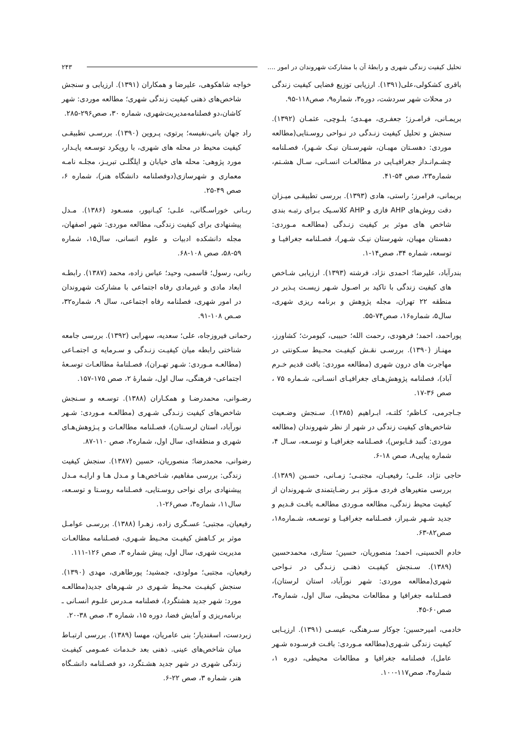تحلیل کیفیت زندگی شهری و رابطهٔ آن با مشارکت شهروندان در امور .... ۲۴۳
باقری کشکولی،علی(۱۳۹۱). ارزیابی توزیع فضایی کیفیت زندگی در محلات شهر سردشت، دوره۳، شماره۹، صص۱۱۸-۹۵.
بریمـانی، فرامـرز؛ جعفـری، مهـدی؛ بلـوچی، عثمـان (۱۳۹۲). سنجش و تحلیل کیفیت زنـدگی در نـواحی روسـتایی(مطالعه موردی: دهسـتان مهبـان، شهرسـتان نیـک شـهر)، فصـلنامه چشـم‌انـداز جغرافیـایی در مطالعـات انسـانی، سـال هشـتم، شماره۲۳، صص ۵۴-۴۱.
بریمانی، فرامرز؛ راستی، هادی (۱۳۹۳). بررسی تطبیقـی میـزان دقت روش‌های AHP فازی و AHP کلاسـیک بـرای رتبـه بندی شاخص های موثر بر کیفیت زنـدگی (مطالعـه مـوردی: دهستان مهبان، شهرستان نیـک شـهر)، فصـلنامه جغرافیـا و توسعه، شماره ۳۴، صص۱۴-۱.
بندرآباد، علیرضا؛ احمدی نژاد، فرشته (۱۳۹۳). ارزیابی شـاخص های کیفیت زندگی با تاکید بر اصـول شـهر زیسـت پـذیر در منطقه ۲۲ تهران، مجله پژوهش و برنامه ریزی شهری، سال۵، شماره۱۶، صص۷۴-۵۵.
پوراحمد، احمد؛ فرهودی، رحمت الله؛ حبیبی، کیومرث؛ کشاورز، مهنـاز (۱۳۹۰). بررسـی نقـش کیفیـت محـیط سـکونتی در مهاجرت های درون شهری (مطالعه موردی: بافت قدیم خـرم آباد)، فصلنامه پژوهش‌هـای جغرافیـای انسـانی، شـماره ۷۵ ، صص ۳۶-۱۷.
جـاجرمی، کـاظم؛ کلتـه، ابـراهیم (۱۳۸۵). سـنجش وضـعیت شاخص‌های کیفیت زندگی در شهر از نظر شهروندان (مطالعه موردی: گنبد قـابوس)، فصـلنامه جغرافیـا و توسـعه، سـال ۴، شماره پیاپی۸، صص ۱۸-۶.
حاجی نژاد، علـی؛ رفیعیـان، مجتبـی؛ زمـانی، حسـین (۱۳۸۹). بررسی متغیرهای فردی مـؤثر بـر رضـایتمندی شـهروندان از کیفیت محیط زندگی، مطالعه مـوردی مطالعـه بافـت قـدیم و جدید شـهر شـیراز، فصـلنامه جغرافیـا و توسـعه، شـماره۱۸، صص۸۲-۶۳.
خادم الحسینی، احمد؛ منصوریان، حسین؛ ستاری، محمدحسین (۱۳۸۹). سـنجش کیفیـت ذهنـی زنـدگی در نـواحی شهری(مطالعه موردی: شهر نورآباد، استان لرستان)، فصـلنامه جغرافیا و مطالعات محیطی، سال اول، شماره۳، صص۶۰-۴۵.
خادمی، امیرحسین؛ جوکار سـرهنگی، عیسـی (۱۳۹۱). ارزیـابی کیفیت زندگی شـهری(مطالعه مـوردی: بافـت فرسـوده شـهر عامل)، فصلنامه جغرافیا و مطالعات محیطی، دوره ۱، شماره۴، صص۱۱۷-۱۰۰.
خواجه شاهکوهی، علیرضا و همکاران (۱۳۹۱). ارزیابی و سنجش شاخص‌های ذهنی کیفیت زندگی شهری؛ مطالعه موردی: شهر کاشان،دو فصلنامه‌مدیریت‌شهری، شماره ۳۰، صص۲۹۶-۲۸۵.
راد جهان بانی،نفیسه؛ پرتوی، پـروین (۱۳۹۰). بررسـی تطبیقـی کیفیت محیط در محله های شهری، با رویکرد توسـعه پایـدار، مورد پژوهی: محله های خیابان و ایلگلـی تبریـز، مجلـه نامـه معماری و شهرسازی(دوفصلنامه دانشگاه هنر)، شماره ۶، صص ۴۹-۲۵.
ربـانی خوراسـگانی، علـی؛ کیـانپور، مسـعود (۱۳۸۶). مـدل پیشنهادی برای کیفیت زندگی، مطالعه موردی: شهر اصفهان، مجله دانشکده ادبیات و علوم انسانی، سال۱۵، شماره ۵۹-۵۸، صص ۱۰۸-۶۸.
ربانی، رسول؛ قاسمی، وحید؛ عباس زاده، محمد (۱۳۸۷). رابطـه ابعاد مادی و غیرمادی رفاه اجتماعی با مشارکت شهروندان در امور شهری، فصلنامه رفاه اجتماعی، سال ۹، شماره۳۲، صـص ۱۰۸-۹۱.
رحمانی فیروزجاه، علی؛ سعدیه، سهرابی (۱۳۹۲). بررسی جامعه شناختی رابطه میان کیفیـت زنـدگی و سـرمایه ی اجتمـاعی (مطالعـه مـوردی: شـهر تهـران)، فصـلنامهٔ مطالعـات توسـعهٔ اجتماعی- فرهنگی، سال اول، شمارهٔ ۲، صص ۱۷۵-۱۵۷.
رضـوانی، محمدرضـا و همکـاران (۱۳۸۸). توسـعه و سـنجش شاخص‌های کیفیت زنـدگی شـهری (مطالعـه مـوردی: شـهر نورآباد، استان لرسـتان)، فصـلنامه مطالعـات و پـژوهش‌هـای شهری و منطقه‌ای، سال اول، شماره۲، صص ۱۱۰-۸۷.
رضوانی، محمدرضا؛ منصوریان، حسین (۱۳۸۷). سنجش کیفیت زندگی: بررسی مفاهیم، شـاخص‌هـا و مـدل هـا و ارایـه مـدل پیشنهادی برای نواحی روسـتایی، فصـلنامه روسـتا و توسـعه، سال۱۱، شماره۳، صص۲۶-۱.
رفیعیان، مجتبی؛ عسـگری زاده، زهـرا (۱۳۸۸). بررسـی عوامـل موثر بر کـاهش کیفیـت محـیط شـهری، فصـلنامه مطالعـات مدیریت شهری، سال اول، پیش شماره ۳، صص ۱۲۶-۱۱۱.
رفیعیان، مجتبی؛ مولودی، جمشید؛ پورطاهری، مهدی (۱۳۹۰). سنجش کیفیـت محـیط شـهری در شـهرهای جدید(مطالعـه مورد: شهر جدید هشتگرد)، فصلنامه مـدرس علـوم انسـانی ـ برنامه‌ریزی و آمایش فضا، دوره ۱۵، شماره ۳، صص ۳۸-۲۰.
زبردست، اسفندیار؛ بنی عامریان، مهسا (۱۳۸۹). بررسی ارتبـاط میان شاخص‌های عینی. ذهنی بعد خـدمات عمـومی کیفیـت زندگی شهری در شهر جدید هشـتگرد، دو فصـلنامه دانشـگاه هنر، شماره ۳، صص ۲۲-۶.